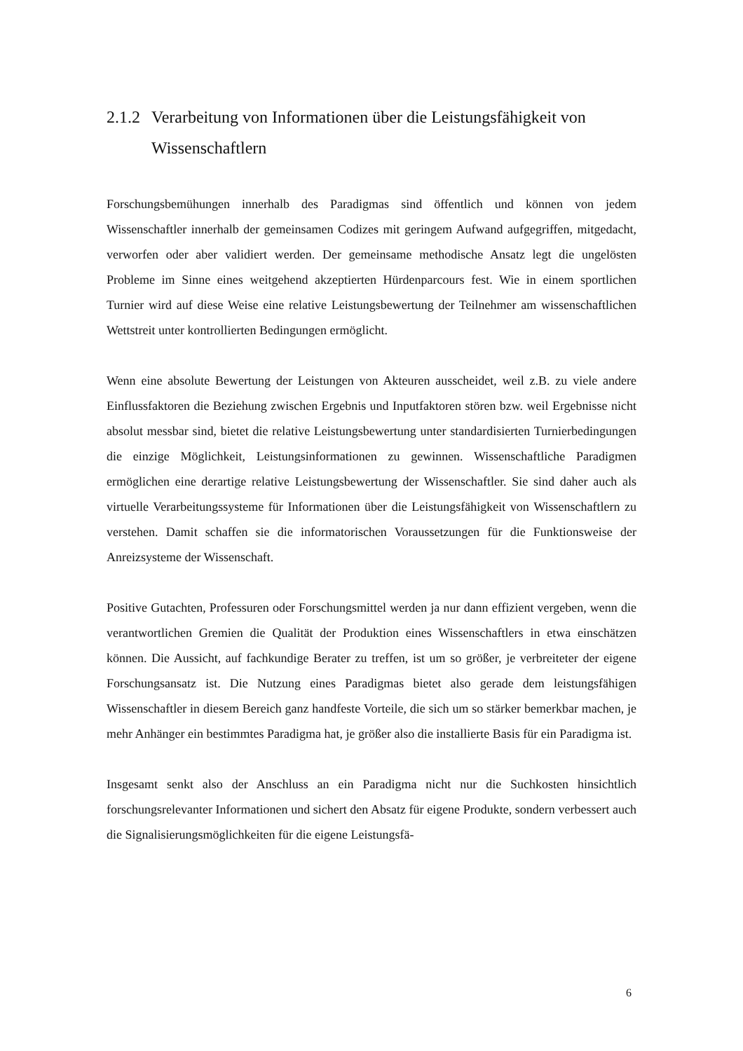2.1.2 Verarbeitung von Informationen über die Leistungsfähigkeit von Wissenschaftlern
Forschungsbemühungen innerhalb des Paradigmas sind öffentlich und können von jedem Wissenschaftler innerhalb der gemeinsamen Codizes mit geringem Aufwand aufgegriffen, mitgedacht, verworfen oder aber validiert werden. Der gemeinsame methodische Ansatz legt die ungelösten Probleme im Sinne eines weitgehend akzeptierten Hürdenparcours fest. Wie in einem sportlichen Turnier wird auf diese Weise eine relative Leistungsbewertung der Teilnehmer am wissenschaftlichen Wettstreit unter kontrollierten Bedingungen ermöglicht.
Wenn eine absolute Bewertung der Leistungen von Akteuren ausscheidet, weil z.B. zu viele andere Einflussfaktoren die Beziehung zwischen Ergebnis und Inputfaktoren stören bzw. weil Ergebnisse nicht absolut messbar sind, bietet die relative Leistungsbewertung unter standardisierten Turnierbedingungen die einzige Möglichkeit, Leistungsinformationen zu gewinnen. Wissenschaftliche Paradigmen ermöglichen eine derartige relative Leistungsbewertung der Wissenschaftler. Sie sind daher auch als virtuelle Verarbeitungssysteme für Informationen über die Leistungsfähigkeit von Wissenschaftlern zu verstehen. Damit schaffen sie die informatorischen Voraussetzungen für die Funktionsweise der Anreizsysteme der Wissenschaft.
Positive Gutachten, Professuren oder Forschungsmittel werden ja nur dann effizient vergeben, wenn die verantwortlichen Gremien die Qualität der Produktion eines Wissenschaftlers in etwa einschätzen können. Die Aussicht, auf fachkundige Berater zu treffen, ist um so größer, je verbreiteter der eigene Forschungsansatz ist. Die Nutzung eines Paradigmas bietet also gerade dem leistungsfähigen Wissenschaftler in diesem Bereich ganz handfeste Vorteile, die sich um so stärker bemerkbar machen, je mehr Anhänger ein bestimmtes Paradigma hat, je größer also die installierte Basis für ein Paradigma ist.
Insgesamt senkt also der Anschluss an ein Paradigma nicht nur die Suchkosten hinsichtlich forschungsrelevanter Informationen und sichert den Absatz für eigene Produkte, sondern verbessert auch die Signalisierungsmöglichkeiten für die eigene Leistungsfä-
6